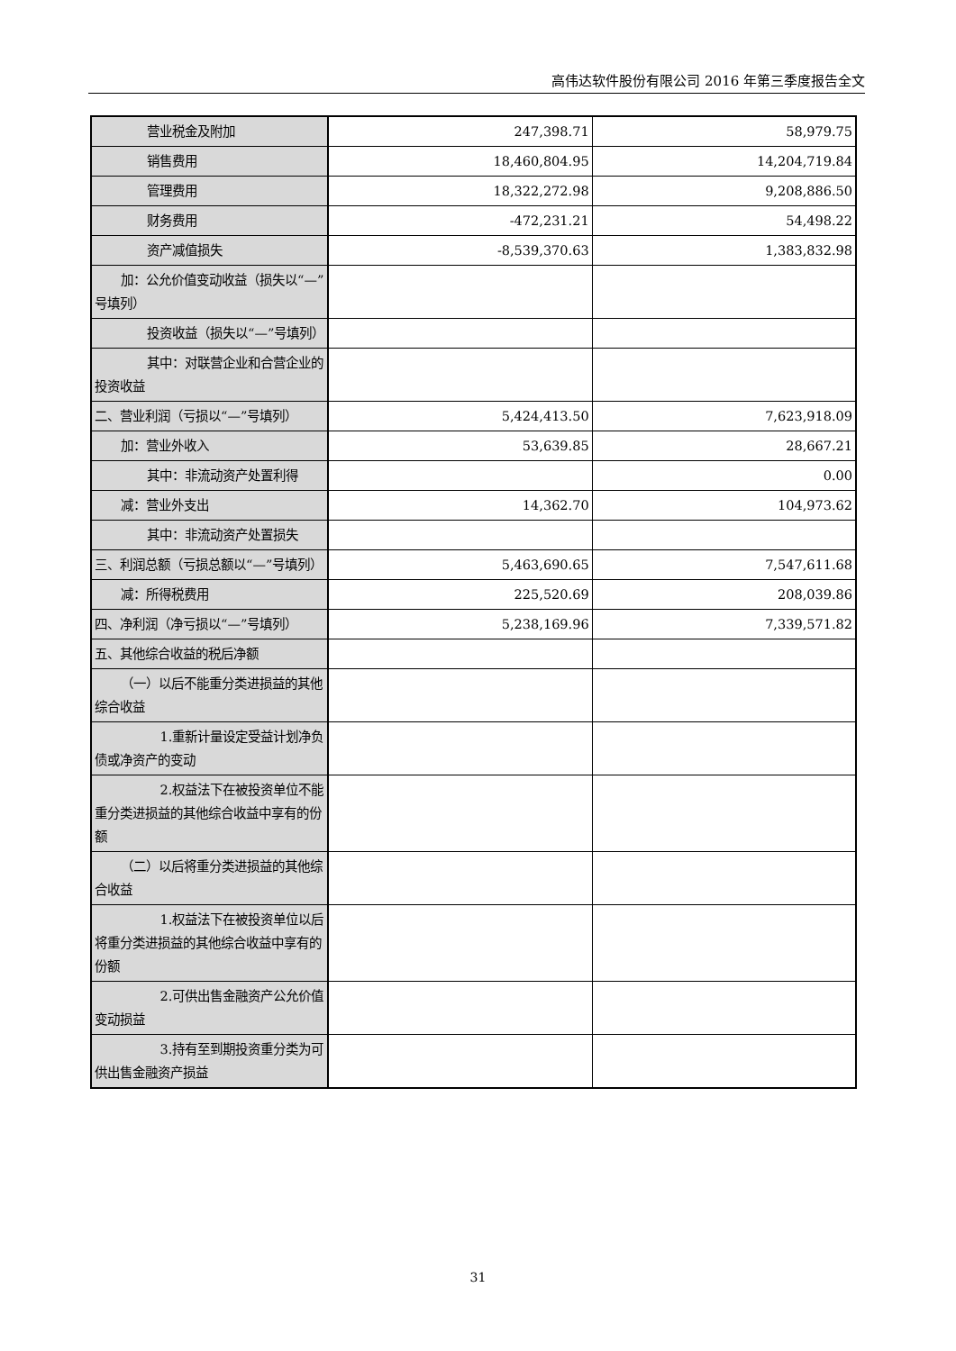高伟达软件股份有限公司 2016 年第三季度报告全文
| 营业税金及附加 | 247,398.71 | 58,979.75 |
| 销售费用 | 18,460,804.95 | 14,204,719.84 |
| 管理费用 | 18,322,272.98 | 9,208,886.50 |
| 财务费用 | -472,231.21 | 54,498.22 |
| 资产减值损失 | -8,539,370.63 | 1,383,832.98 |
| 加：公允价值变动收益（损失以“—”号填列） | | |
| 投资收益（损失以“—”号填列） | | |
| 其中：对联营企业和合营企业的投资收益 | | |
| 二、营业利润（亏损以“—”号填列） | 5,424,413.50 | 7,623,918.09 |
| 加：营业外收入 | 53,639.85 | 28,667.21 |
| 其中：非流动资产处置利得 | | 0.00 |
| 减：营业外支出 | 14,362.70 | 104,973.62 |
| 其中：非流动资产处置损失 | | |
| 三、利润总额（亏损总额以“—”号填列） | 5,463,690.65 | 7,547,611.68 |
| 减：所得税费用 | 225,520.69 | 208,039.86 |
| 四、净利润（净亏损以“—”号填列） | 5,238,169.96 | 7,339,571.82 |
| 五、其他综合收益的税后净额 | | |
| （一）以后不能重分类进损益的其他综合收益 | | |
| 1.重新计量设定受益计划净负债或净资产的变动 | | |
| 2.权益法下在被投资单位不能重分类进损益的其他综合收益中享有的份额 | | |
| （二）以后将重分类进损益的其他综合收益 | | |
| 1.权益法下在被投资单位以后将重分类进损益的其他综合收益中享有的份额 | | |
| 2.可供出售金融资产公允价值变动损益 | | |
| 3.持有至到期投资重分类为可供出售金融资产损益 | | |
31